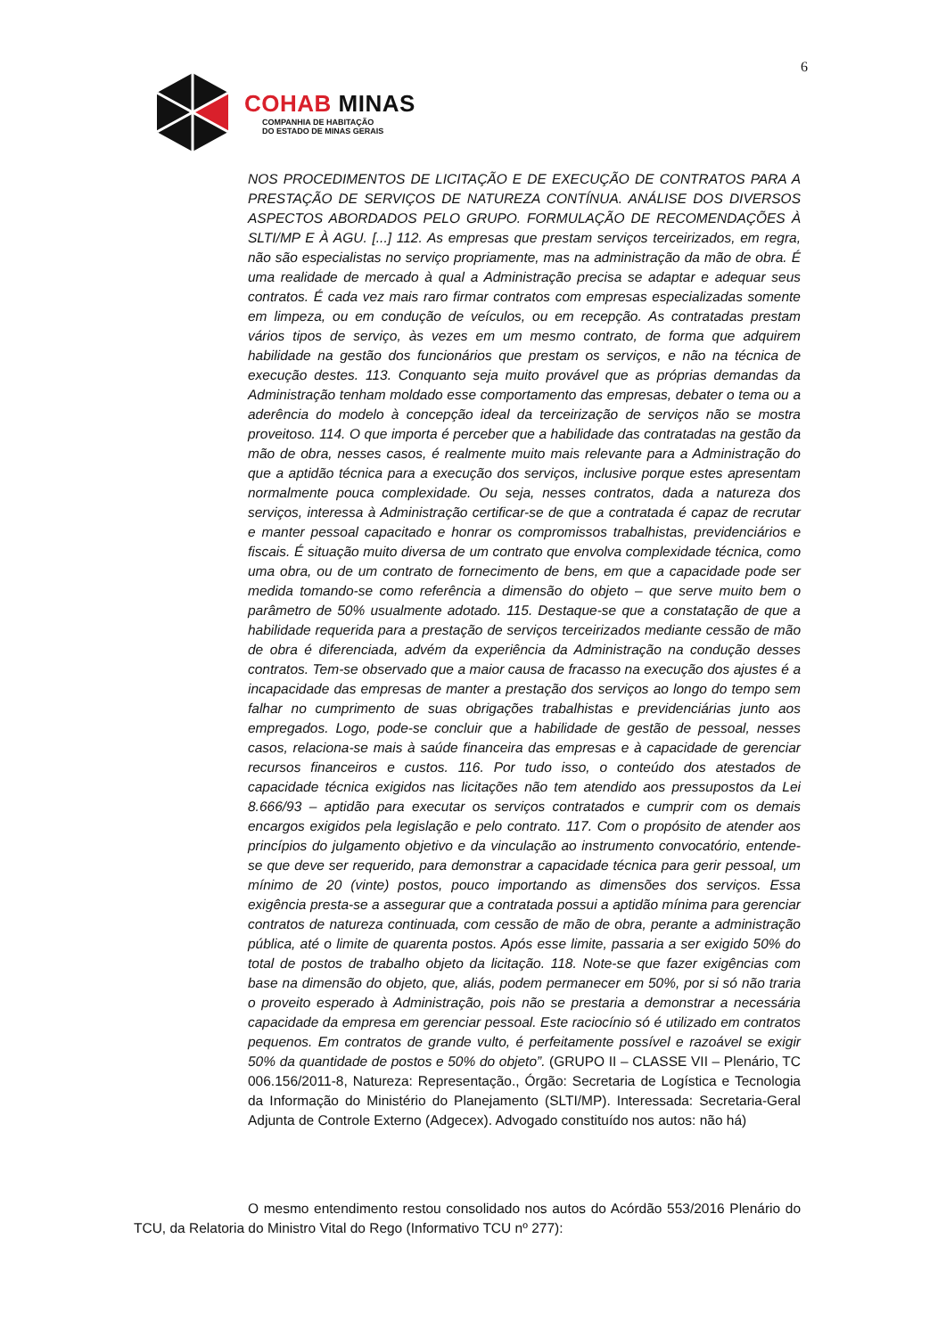6
COHAB MINAS
COMPANHIA DE HABITAÇÃO
DO ESTADO DE MINAS GERAIS
NOS PROCEDIMENTOS DE LICITAÇÃO E DE EXECUÇÃO DE CONTRATOS PARA A PRESTAÇÃO DE SERVIÇOS DE NATUREZA CONTÍNUA. ANÁLISE DOS DIVERSOS ASPECTOS ABORDADOS PELO GRUPO. FORMULAÇÃO DE RECOMENDAÇÕES À SLTI/MP E À AGU. [...] 112. As empresas que prestam serviços terceirizados, em regra, não são especialistas no serviço propriamente, mas na administração da mão de obra. É uma realidade de mercado à qual a Administração precisa se adaptar e adequar seus contratos. É cada vez mais raro firmar contratos com empresas especializadas somente em limpeza, ou em condução de veículos, ou em recepção. As contratadas prestam vários tipos de serviço, às vezes em um mesmo contrato, de forma que adquirem habilidade na gestão dos funcionários que prestam os serviços, e não na técnica de execução destes. 113. Conquanto seja muito provável que as próprias demandas da Administração tenham moldado esse comportamento das empresas, debater o tema ou a aderência do modelo à concepção ideal da terceirização de serviços não se mostra proveitoso. 114. O que importa é perceber que a habilidade das contratadas na gestão da mão de obra, nesses casos, é realmente muito mais relevante para a Administração do que a aptidão técnica para a execução dos serviços, inclusive porque estes apresentam normalmente pouca complexidade. Ou seja, nesses contratos, dada a natureza dos serviços, interessa à Administração certificar-se de que a contratada é capaz de recrutar e manter pessoal capacitado e honrar os compromissos trabalhistas, previdenciários e fiscais. É situação muito diversa de um contrato que envolva complexidade técnica, como uma obra, ou de um contrato de fornecimento de bens, em que a capacidade pode ser medida tomando-se como referência a dimensão do objeto – que serve muito bem o parâmetro de 50% usualmente adotado. 115. Destaque-se que a constatação de que a habilidade requerida para a prestação de serviços terceirizados mediante cessão de mão de obra é diferenciada, advém da experiência da Administração na condução desses contratos. Tem-se observado que a maior causa de fracasso na execução dos ajustes é a incapacidade das empresas de manter a prestação dos serviços ao longo do tempo sem falhar no cumprimento de suas obrigações trabalhistas e previdenciárias junto aos empregados. Logo, pode-se concluir que a habilidade de gestão de pessoal, nesses casos, relaciona-se mais à saúde financeira das empresas e à capacidade de gerenciar recursos financeiros e custos. 116. Por tudo isso, o conteúdo dos atestados de capacidade técnica exigidos nas licitações não tem atendido aos pressupostos da Lei 8.666/93 – aptidão para executar os serviços contratados e cumprir com os demais encargos exigidos pela legislação e pelo contrato. 117. Com o propósito de atender aos princípios do julgamento objetivo e da vinculação ao instrumento convocatório, entende-se que deve ser requerido, para demonstrar a capacidade técnica para gerir pessoal, um mínimo de 20 (vinte) postos, pouco importando as dimensões dos serviços. Essa exigência presta-se a assegurar que a contratada possui a aptidão mínima para gerenciar contratos de natureza continuada, com cessão de mão de obra, perante a administração pública, até o limite de quarenta postos. Após esse limite, passaria a ser exigido 50% do total de postos de trabalho objeto da licitação. 118. Note-se que fazer exigências com base na dimensão do objeto, que, aliás, podem permanecer em 50%, por si só não traria o proveito esperado à Administração, pois não se prestaria a demonstrar a necessária capacidade da empresa em gerenciar pessoal. Este raciocínio só é utilizado em contratos pequenos. Em contratos de grande vulto, é perfeitamente possível e razoável se exigir 50% da quantidade de postos e 50% do objeto”. (GRUPO II – CLASSE VII – Plenário, TC 006.156/2011-8, Natureza: Representação., Órgão: Secretaria de Logística e Tecnologia da Informação do Ministério do Planejamento (SLTI/MP). Interessada: Secretaria-Geral Adjunta de Controle Externo (Adgecex). Advogado constituído nos autos: não há)
O mesmo entendimento restou consolidado nos autos do Acórdão 553/2016 Plenário do TCU, da Relatoria do Ministro Vital do Rego (Informativo TCU nº 277):